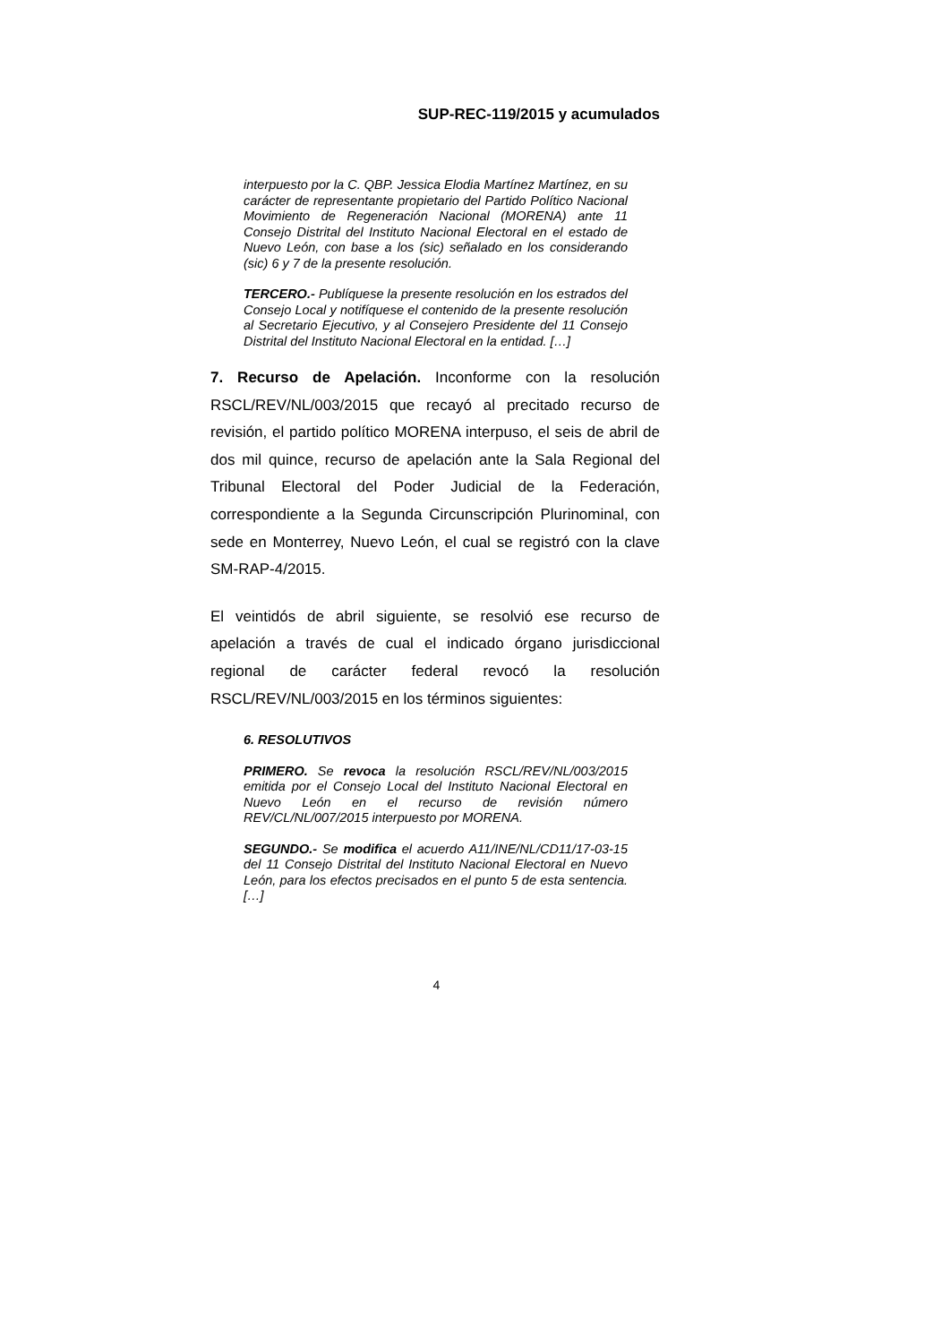SUP-REC-119/2015 y acumulados
interpuesto por la C. QBP. Jessica Elodia Martínez Martínez, en su carácter de representante propietario del Partido Político Nacional Movimiento de Regeneración Nacional (MORENA) ante 11 Consejo Distrital del Instituto Nacional Electoral en el estado de Nuevo León, con base a los (sic) señalado en los considerando (sic) 6 y 7 de la presente resolución.
TERCERO.- Publíquese la presente resolución en los estrados del Consejo Local y notifíquese el contenido de la presente resolución al Secretario Ejecutivo, y al Consejero Presidente del 11 Consejo Distrital del Instituto Nacional Electoral en la entidad. […]
7. Recurso de Apelación. Inconforme con la resolución RSCL/REV/NL/003/2015 que recayó al precitado recurso de revisión, el partido político MORENA interpuso, el seis de abril de dos mil quince, recurso de apelación ante la Sala Regional del Tribunal Electoral del Poder Judicial de la Federación, correspondiente a la Segunda Circunscripción Plurinominal, con sede en Monterrey, Nuevo León, el cual se registró con la clave SM-RAP-4/2015.
El veintidós de abril siguiente, se resolvió ese recurso de apelación a través de cual el indicado órgano jurisdiccional regional de carácter federal revocó la resolución RSCL/REV/NL/003/2015 en los términos siguientes:
6. RESOLUTIVOS
PRIMERO. Se revoca la resolución RSCL/REV/NL/003/2015 emitida por el Consejo Local del Instituto Nacional Electoral en Nuevo León en el recurso de revisión número REV/CL/NL/007/2015 interpuesto por MORENA.
SEGUNDO.- Se modifica el acuerdo A11/INE/NL/CD11/17-03-15 del 11 Consejo Distrital del Instituto Nacional Electoral en Nuevo León, para los efectos precisados en el punto 5 de esta sentencia. […]
4